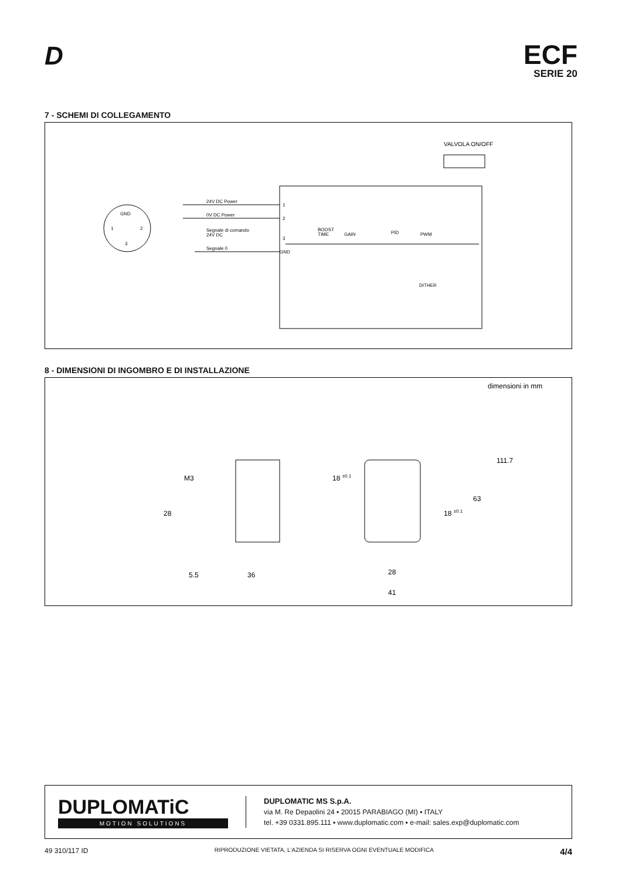D
ECF
SERIE 20
7 - SCHEMI DI COLLEGAMENTO
VALVOLA ON/OFF
GND
1
2
3
24V DC Power
1
0V DC Power
2
Segnale di comando
24V DC
3
Segnale 0
GND
BOOST
TIME
GAIN
PID
PWM
DITHER
8 - DIMENSIONI DI INGOMBRO E DI INSTALLAZIONE
dimensioni in mm
M3
28
5.5
36
18 ±0.1
18 ±0.1
63
111.7
28
41
DUPLOMATiC
MOTION SOLUTIONS
DUPLOMATIC MS S.p.A.
via M. Re Depaolini 24 ▪ 20015 PARABIAGO (MI) ▪ ITALY
tel. +39 0331.895.111 ▪ www.duplomatic.com ▪ e-mail: sales.exp@duplomatic.com
49 310/117 ID RIPRODUZIONE VIETATA, L'AZIENDA SI RISERVA OGNI EVENTUALE MODIFICA 4/4